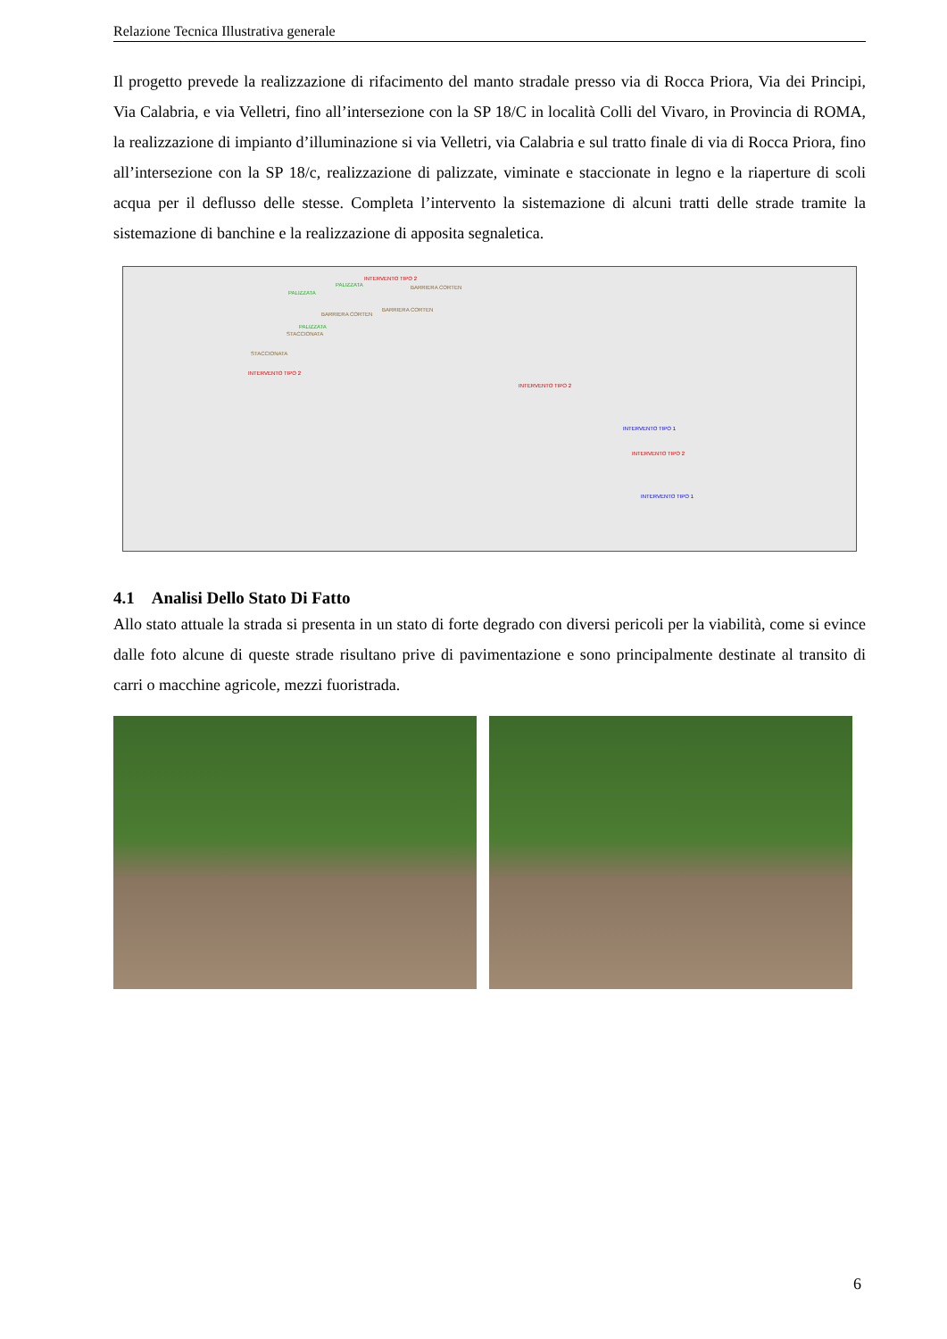Relazione Tecnica Illustrativa generale
Il progetto prevede la realizzazione di rifacimento del manto stradale presso via di Rocca Priora, Via dei Principi, Via Calabria, e via Velletri, fino all’intersezione con la SP 18/C in località Colli del Vivaro, in Provincia di ROMA, la realizzazione di impianto d’illuminazione si via Velletri, via Calabria e sul tratto finale di via di Rocca Priora, fino all’intersezione con la SP 18/c, realizzazione di palizzate, viminate e staccionate in legno e la riaperture di scoli acqua per il deflusso delle stesse. Completa l’intervento la sistemazione di alcuni tratti delle strade tramite la sistemazione di banchine e la realizzazione di apposita segnaletica.
INTERVENTO TIPO 2
PALIZZATA BARRIERA CORTEN
PALIZZATA
BARRIERA CORTEN
BARRIERA CORTEN
PALIZZATA
STACCIONATA
STACCIONATA
INTERVENTO TIPO 2
INTERVENTO TIPO 2
INTERVENTO TIPO 1
INTERVENTO TIPO 2
INTERVENTO TIPO 1
4.1 Analisi Dello Stato Di Fatto
Allo stato attuale la strada si presenta in un stato di forte degrado con diversi pericoli per la viabilità, come si evince dalle foto alcune di queste strade risultano prive di pavimentazione e sono principalmente destinate al transito di carri o macchine agricole, mezzi fuoristrada.
6